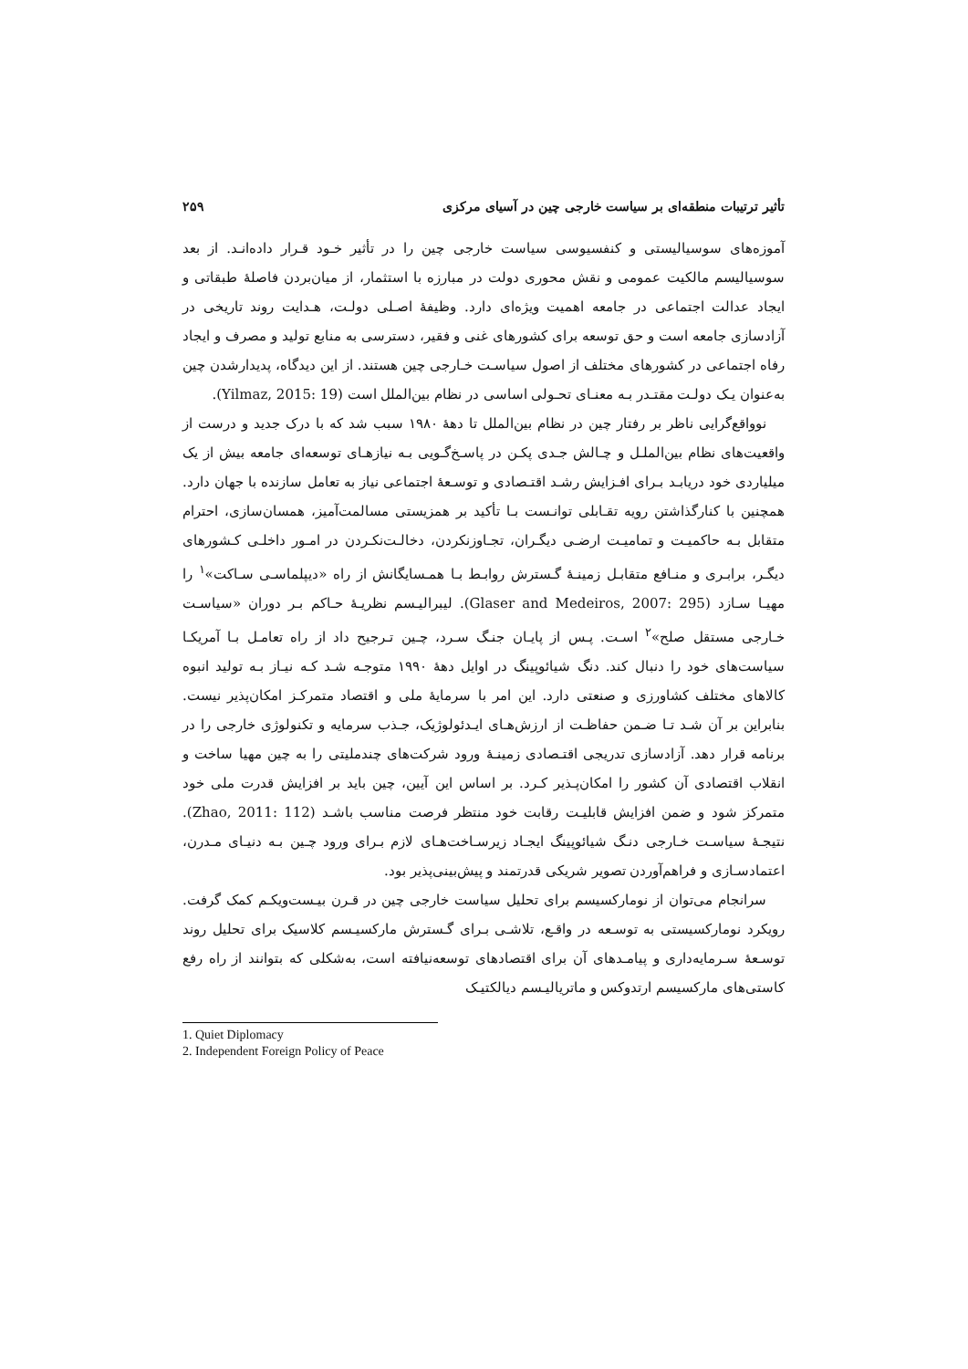تأثیر ترتیبات منطقه‌ای بر سیاست خارجی چین در آسیای مرکزی ۲۵۹
آموزه‌های سوسیالیستی و کنفسیوسی سیاست خارجی چین را در تأثیر خـود قـرار داده‌انـد. از بعد سوسیالیسم مالکیت عمومی و نقش محوری دولت در مبارزه با استثمار، از میان‌بردن فاصلهٔ طبقاتی و ایجاد عدالت اجتماعی در جامعه اهمیت ویژه‌ای دارد. وظیفهٔ اصـلی دولـت، هـدایت روند تاریخی در آزادسازی جامعه است و حق توسعه برای کشورهای غنی و فقیر، دسترسی به منابع تولید و مصرف و ایجاد رفاه اجتماعی در کشورهای مختلف از اصول سیاسـت خـارجی چین هستند. از این دیدگاه، پدیدارشدن چین به‌عنوان یـک دولـت مقتـدر بـه معنـای تحـولی اساسی در نظام بین‌الملل است (Yilmaz, 2015: 19).
نوواقع‌گرایی ناظر بر رفتار چین در نظام بین‌الملل تا دهۀ ۱۹۸۰ سبب شد که با درک جدید و درست از واقعیت‌های نظام بین‌الملـل و چـالش جـدی پکـن در پاسـخ‌گـویی بـه نیازهـای توسعه‌ای جامعه بیش از یک میلیاردی خود دریابـد بـرای افـزایش رشـد اقتـصادی و توسـعهٔ اجتماعی نیاز به تعامل سازنده با جهان دارد. همچنین با کنارگذاشتن رویه تقـابلی توانـست بـا تأکید بر همزیستی مسالمت‌آمیز، همسان‌سازی، احترام متقابل بـه حاکمیـت و تمامیـت ارضـی دیگـران، تجـاوزنکردن، دخالـت‌نکـردن در امـور داخلـی کـشورهای دیگـر، برابـری و منـافع متقابـل زمینـهٔ گـسترش روابـط بـا همـسایگانش از راه «دیپلماسـی سـاکت»<sup>۱</sup> را مهیـا سـازد (Glaser and Medeiros, 2007: 295). لیبرالیـسم نظریـهٔ حـاکم بـر دوران «سیاسـت خـارجی مستقل صلح»<sup>۲</sup> اسـت. پـس از پایـان جنـگ سـرد، چـین تـرجیح داد از راه تعامـل بـا آمریکـا سیاست‌های خود را دنبال کند. دنگ شیائوپینگ در اوایل دهۀ ۱۹۹۰ متوجـه شـد کـه نیـاز بـه تولید انبوه کالاهای مختلف کشاورزی و صنعتی دارد. این امر با سرمایهٔ ملی و اقتصاد متمرکـز امکان‌پذیر نیست. بنابراین بر آن شـد تـا ضـمن حفاظـت از ارزش‌هـای ایـدئولوژیک، جـذب سرمایه و تکنولوژی خارجی را در برنامه قرار دهد. آزادسازی تدریجی اقتـصادی زمینـهٔ ورود شرکت‌های چندملیتی را به چین مهیا ساخت و انقلاب اقتصادی آن کشور را امکان‌پـذیر کـرد. بر اساس این آیین، چین باید بر افزایش قدرت ملی خود متمرکز شود و ضمن افزایش قابلیـت رقابت خود منتظر فرصت مناسب باشـد (Zhao, 2011: 112). نتیجـهٔ سیاسـت خـارجی دنـگ شیائوپینگ ایجـاد زیرسـاخت‌هـای لازم بـرای ورود چـین بـه دنیـای مـدرن، اعتمادسـازی و فراهم‌آوردن تصویر شریکی قدرتمند و پیش‌بینی‌پذیر بود.
سرانجام می‌توان از نومارکسیسم برای تحلیل سیاست خارجی چین در قـرن بیـست‌ویکـم کمک گرفت. رویکرد نومارکسیستی به توسـعه در واقـع، تلاشـی بـرای گـسترش مارکسیـسم کلاسیک برای تحلیل روند توسـعهٔ سـرمایه‌داری و پیامـدهای آن برای اقتصادهای توسعه‌نیافته است، به‌شکلی که بتوانند از راه رفع کاستی‌های مارکسیسم ارتدوکس و ماتریالیـسم دیالکتیـک
1. Quiet Diplomacy
2. Independent Foreign Policy of Peace